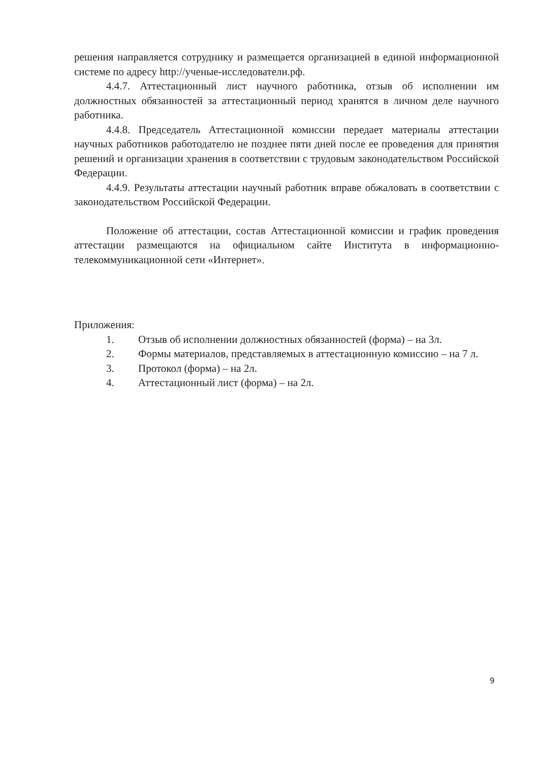решения направляется сотруднику и размещается организацией в единой информационной системе по адресу http://ученые-исследователи.рф.
4.4.7. Аттестационный лист научного работника, отзыв об исполнении им должностных обязанностей за аттестационный период хранятся в личном деле научного работника.
4.4.8. Председатель Аттестационной комиссии передает материалы аттестации научных работников работодателю не позднее пяти дней после ее проведения для принятия решений и организации хранения в соответствии с трудовым законодательством Российской Федерации.
4.4.9. Результаты аттестации научный работник вправе обжаловать в соответствии с законодательством Российской Федерации.
Положение об аттестации, состав Аттестационной комиссии и график проведения аттестации размещаются на официальном сайте Института в информационно-телекоммуникационной сети «Интернет».
Приложения:
1. Отзыв об исполнении должностных обязанностей (форма) – на 3л.
2. Формы материалов, представляемых в аттестационную комиссию – на 7 л.
3. Протокол (форма) – на 2л.
4. Аттестационный лист (форма) – на 2л.
9